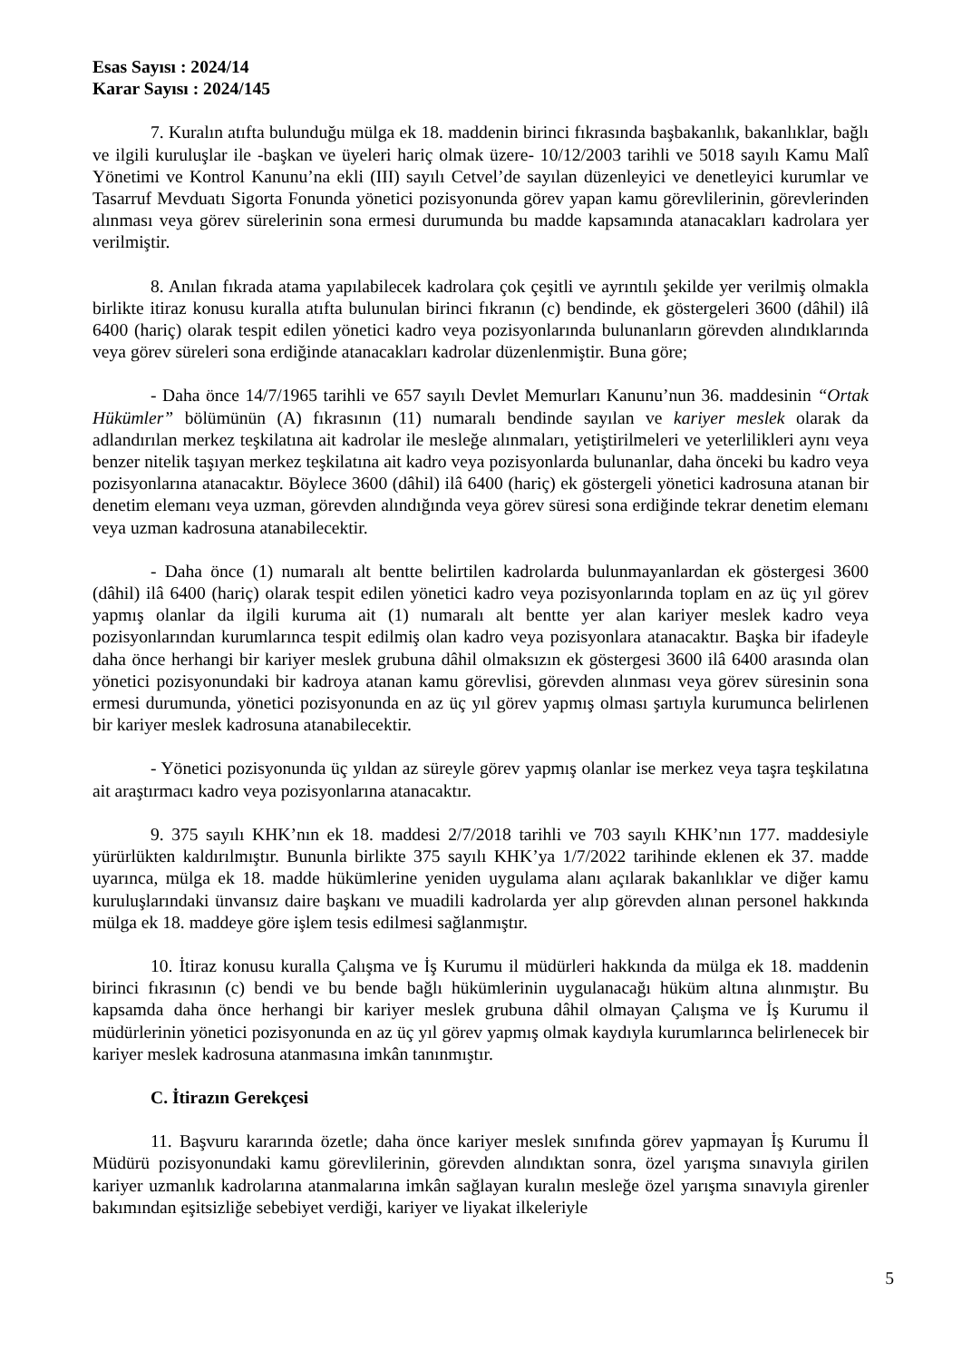Esas Sayısı : 2024/14
Karar Sayısı : 2024/145
7. Kuralın atıfta bulunduğu mülga ek 18. maddenin birinci fıkrasında başbakanlık, bakanlıklar, bağlı ve ilgili kuruluşlar ile -başkan ve üyeleri hariç olmak üzere- 10/12/2003 tarihli ve 5018 sayılı Kamu Malî Yönetimi ve Kontrol Kanunu’na ekli (III) sayılı Cetvel’de sayılan düzenleyici ve denetleyici kurumlar ve Tasarruf Mevduatı Sigorta Fonunda yönetici pozisyonunda görev yapan kamu görevlilerinin, görevlerinden alınması veya görev sürelerinin sona ermesi durumunda bu madde kapsamında atanacakları kadrolara yer verilmiştir.
8. Anılan fıkrada atama yapılabilecek kadrolara çok çeşitli ve ayrıntılı şekilde yer verilmiş olmakla birlikte itiraz konusu kuralla atıfta bulunulan birinci fıkranın (c) bendinde, ek göstergeleri 3600 (dâhil) ilâ 6400 (hariç) olarak tespit edilen yönetici kadro veya pozisyonlarında bulunanların görevden alındıklarında veya görev süreleri sona erdiğinde atanacakları kadrolar düzenlenmiştir. Buna göre;
- Daha önce 14/7/1965 tarihli ve 657 sayılı Devlet Memurları Kanunu’nun 36. maddesinin “Ortak Hükümler” bölümünün (A) fıkrasının (11) numaralı bendinde sayılan ve kariyer meslek olarak da adlandırılan merkez teşkilatına ait kadrolar ile mesleğe alınmaları, yetiştirilmeleri ve yeterlilikleri aynı veya benzer nitelik taşıyan merkez teşkilatına ait kadro veya pozisyonlarda bulunanlar, daha önceki bu kadro veya pozisyonlarına atanacaktır. Böylece 3600 (dâhil) ilâ 6400 (hariç) ek göstergeli yönetici kadrosuna atanan bir denetim elemanı veya uzman, görevden alındığında veya görev süresi sona erdiğinde tekrar denetim elemanı veya uzman kadrosuna atanabilecektir.
- Daha önce (1) numaralı alt bentte belirtilen kadrolarda bulunmayanlardan ek göstergesi 3600 (dâhil) ilâ 6400 (hariç) olarak tespit edilen yönetici kadro veya pozisyonlarında toplam en az üç yıl görev yapmış olanlar da ilgili kuruma ait (1) numaralı alt bentte yer alan kariyer meslek kadro veya pozisyonlarından kurumlarınca tespit edilmiş olan kadro veya pozisyonlara atanacaktır. Başka bir ifadeyle daha önce herhangi bir kariyer meslek grubuna dâhil olmaksızın ek göstergesi 3600 ilâ 6400 arasında olan yönetici pozisyonundaki bir kadroya atanan kamu görevlisi, görevden alınması veya görev süresinin sona ermesi durumunda, yönetici pozisyonunda en az üç yıl görev yapmış olması şartıyla kurumunca belirlenen bir kariyer meslek kadrosuna atanabilecektir.
- Yönetici pozisyonunda üç yıldan az süreyle görev yapmış olanlar ise merkez veya taşra teşkilatına ait araştırmacı kadro veya pozisyonlarına atanacaktır.
9. 375 sayılı KHK’nın ek 18. maddesi 2/7/2018 tarihli ve 703 sayılı KHK’nın 177. maddesiyle yürürlükten kaldırılmıştır. Bununla birlikte 375 sayılı KHK’ya 1/7/2022 tarihinde eklenen ek 37. madde uyarınca, mülga ek 18. madde hükümlerine yeniden uygulama alanı açılarak bakanlıklar ve diğer kamu kuruluşlarındaki ünvansız daire başkanı ve muadili kadrolarda yer alıp görevden alınan personel hakkında mülga ek 18. maddeye göre işlem tesis edilmesi sağlanmıştır.
10. İtiraz konusu kuralla Çalışma ve İş Kurumu il müdürleri hakkında da mülga ek 18. maddenin birinci fıkrasının (c) bendi ve bu bende bağlı hükümlerinin uygulanacağı hüküm altına alınmıştır. Bu kapsamda daha önce herhangi bir kariyer meslek grubuna dâhil olmayan Çalışma ve İş Kurumu il müdürlerinin yönetici pozisyonunda en az üç yıl görev yapmış olmak kaydıyla kurumlarınca belirlenecek bir kariyer meslek kadrosuna atanmasına imkân tanınmıştır.
C. İtirazın Gerekçesi
11. Başvuru kararında özetle; daha önce kariyer meslek sınıfında görev yapmayan İş Kurumu İl Müdürü pozisyonundaki kamu görevlilerinin, görevden alındıktan sonra, özel yarışma sınavıyla girilen kariyer uzmanlık kadrolarına atanmalarına imkân sağlayan kuralın mesleğe özel yarışma sınavıyla girenler bakımından eşitsizliğe sebebiyet verdiği, kariyer ve liyakat ilkeleriyle
5